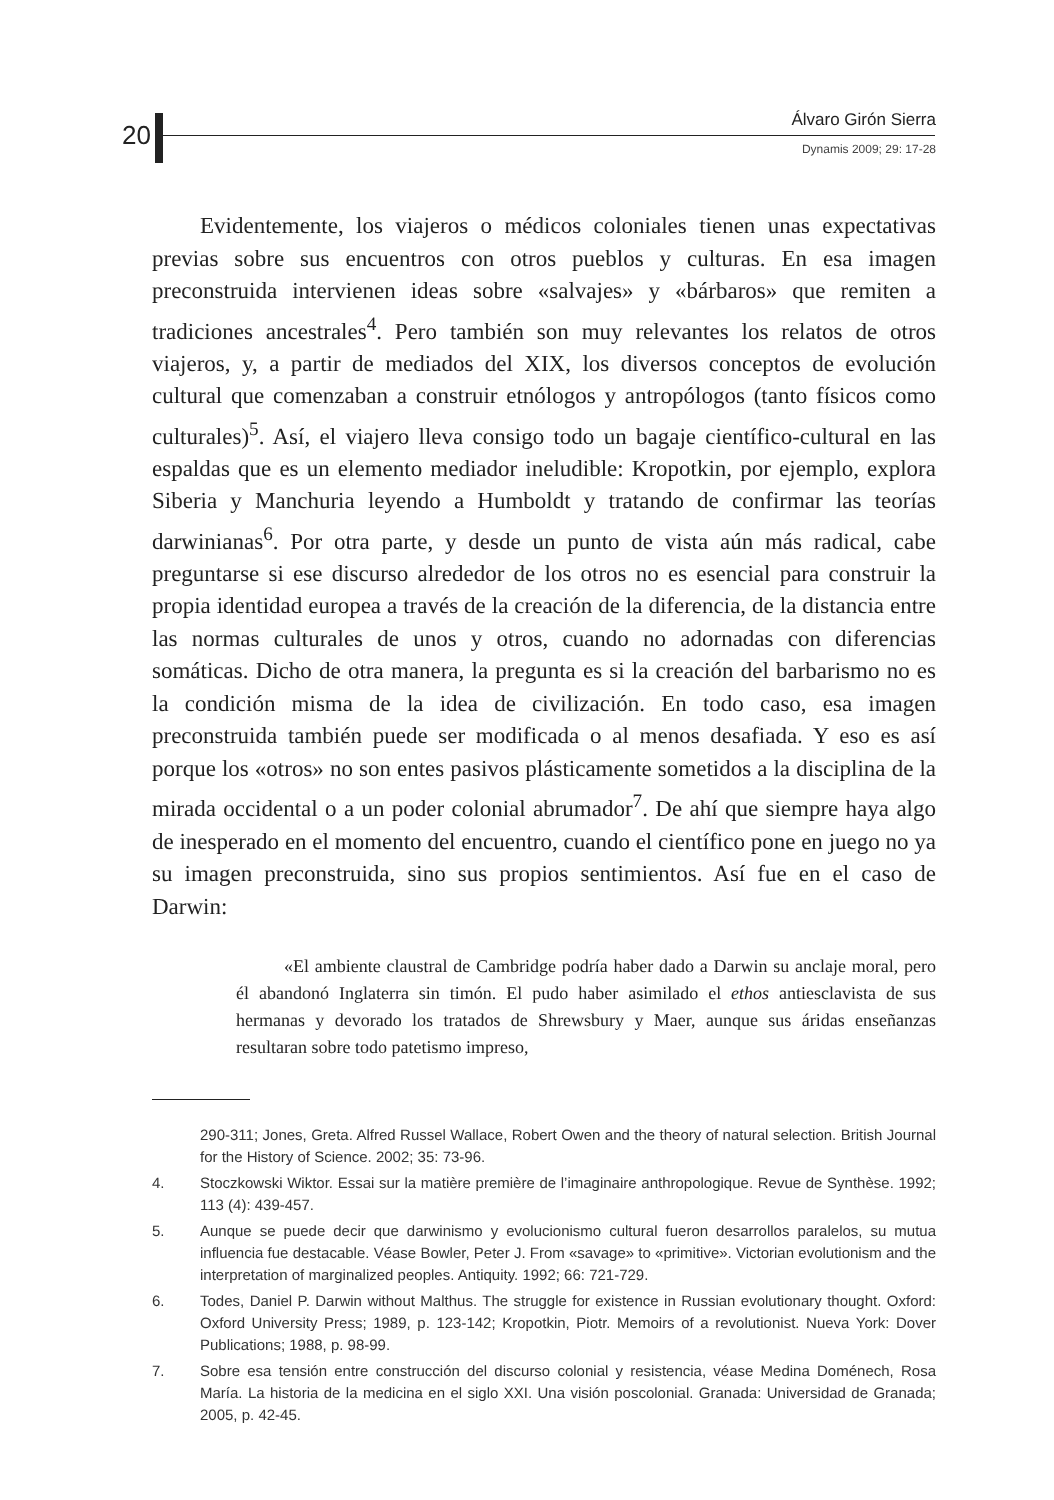20 Álvaro Girón Sierra
Dynamis 2009; 29: 17-28
Evidentemente, los viajeros o médicos coloniales tienen unas expectativas previas sobre sus encuentros con otros pueblos y culturas. En esa imagen preconstruida intervienen ideas sobre «salvajes» y «bárbaros» que remiten a tradiciones ancestrales<sup>4</sup>. Pero también son muy relevantes los relatos de otros viajeros, y, a partir de mediados del XIX, los diversos conceptos de evolución cultural que comenzaban a construir etnólogos y antropólogos (tanto físicos como culturales)<sup>5</sup>. Así, el viajero lleva consigo todo un bagaje científico-cultural en las espaldas que es un elemento mediador ineludible: Kropotkin, por ejemplo, explora Siberia y Manchuria leyendo a Humboldt y tratando de confirmar las teorías darwinianas<sup>6</sup>. Por otra parte, y desde un punto de vista aún más radical, cabe preguntarse si ese discurso alrededor de los otros no es esencial para construir la propia identidad europea a través de la creación de la diferencia, de la distancia entre las normas culturales de unos y otros, cuando no adornadas con diferencias somáticas. Dicho de otra manera, la pregunta es si la creación del barbarismo no es la condición misma de la idea de civilización. En todo caso, esa imagen preconstruida también puede ser modificada o al menos desafiada. Y eso es así porque los «otros» no son entes pasivos plásticamente sometidos a la disciplina de la mirada occidental o a un poder colonial abrumador<sup>7</sup>. De ahí que siempre haya algo de inesperado en el momento del encuentro, cuando el científico pone en juego no ya su imagen preconstruida, sino sus propios sentimientos. Así fue en el caso de Darwin:
«El ambiente claustral de Cambridge podría haber dado a Darwin su anclaje moral, pero él abandonó Inglaterra sin timón. El pudo haber asimilado el ethos antiesclavista de sus hermanas y devorado los tratados de Shrewsbury y Maer, aunque sus áridas enseñanzas resultaran sobre todo patetismo impreso,
290-311; Jones, Greta. Alfred Russel Wallace, Robert Owen and the theory of natural selection. British Journal for the History of Science. 2002; 35: 73-96.
4. Stoczkowski Wiktor. Essai sur la matière première de l’imaginaire anthropologique. Revue de Synthèse. 1992; 113 (4): 439-457.
5. Aunque se puede decir que darwinismo y evolucionismo cultural fueron desarrollos paralelos, su mutua influencia fue destacable. Véase Bowler, Peter J. From «savage» to «primitive». Victorian evolutionism and the interpretation of marginalized peoples. Antiquity. 1992; 66: 721-729.
6. Todes, Daniel P. Darwin without Malthus. The struggle for existence in Russian evolutionary thought. Oxford: Oxford University Press; 1989, p. 123-142; Kropotkin, Piotr. Memoirs of a revolutionist. Nueva York: Dover Publications; 1988, p. 98-99.
7. Sobre esa tensión entre construcción del discurso colonial y resistencia, véase Medina Doménech, Rosa María. La historia de la medicina en el siglo XXI. Una visión poscolonial. Granada: Universidad de Granada; 2005, p. 42-45.